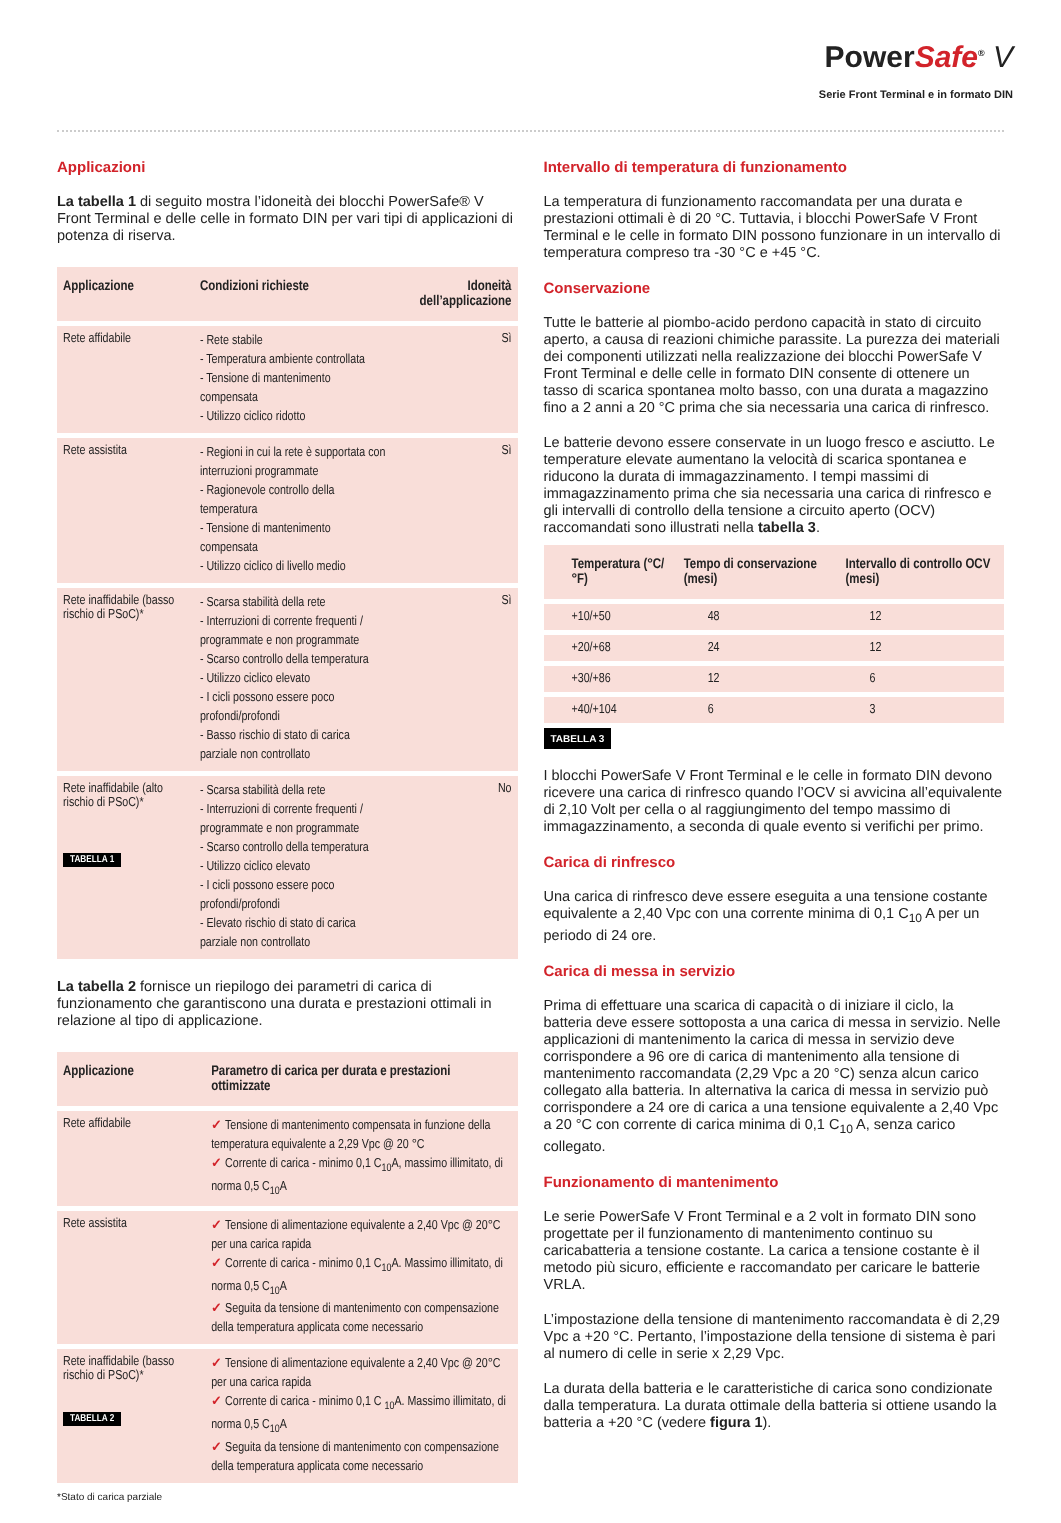PowerSafe<sup>®</sup> V
Serie Front Terminal e in formato DIN
Applicazioni
La tabella 1 di seguito mostra l’idoneità dei blocchi PowerSafe® V Front Terminal e delle celle in formato DIN per vari tipi di applicazioni di potenza di riserva.
| Applicazione | Condizioni richieste | Idoneità dell’applicazione |
| --- | --- | --- |
| Rete affidabile | - Rete stabile - Temperatura ambiente controllata - Tensione di mantenimento compensata - Utilizzo ciclico ridotto | Sì |
| Rete assistita | - Regioni in cui la rete è supportata con interruzioni programmate - Ragionevole controllo della temperatura - Tensione di mantenimento compensata - Utilizzo ciclico di livello medio | Sì |
| Rete inaffidabile (basso rischio di PSoC)* | - Scarsa stabilità della rete - Interruzioni di corrente frequenti / programmate e non programmate - Scarso controllo della temperatura - Utilizzo ciclico elevato - I cicli possono essere poco profondi/profondi - Basso rischio di stato di carica parziale non controllato | Sì |
| Rete inaffidabile (alto rischio di PSoC)* TABELLA 1 | - Scarsa stabilità della rete - Interruzioni di corrente frequenti / programmate e non programmate - Scarso controllo della temperatura - Utilizzo ciclico elevato - I cicli possono essere poco profondi/profondi - Elevato rischio di stato di carica parziale non controllato | No |
La tabella 2 fornisce un riepilogo dei parametri di carica di funzionamento che garantiscono una durata e prestazioni ottimali in relazione al tipo di applicazione.
| Applicazione | Parametro di carica per durata e prestazioni ottimizzate |
| --- | --- |
| Rete affidabile | ✓ Tensione di mantenimento compensata in funzione della temperatura equivalente a 2,29 Vpc @ 20 °C ✓ Corrente di carica - minimo 0,1 C<sub>10</sub>A, massimo illimitato, di norma 0,5 C<sub>10</sub>A |
| Rete assistita | ✓ Tensione di alimentazione equivalente a 2,40 Vpc @ 20°C per una carica rapida ✓ Corrente di carica - minimo 0,1 C<sub>10</sub>A. Massimo illimitato, di norma 0,5 C<sub>10</sub>A ✓ Seguita da tensione di mantenimento con compensazione della temperatura applicata come necessario |
| Rete inaffidabile (basso rischio di PSoC)* TABELLA 2 | ✓ Tensione di alimentazione equivalente a 2,40 Vpc @ 20°C per una carica rapida ✓ Corrente di carica - minimo 0,1 C <sub>10</sub>A. Massimo illimitato, di norma 0,5 C<sub>10</sub>A ✓ Seguita da tensione di mantenimento con compensazione della temperatura applicata come necessario |
*Stato di carica parziale
Intervallo di temperatura di funzionamento
La temperatura di funzionamento raccomandata per una durata e prestazioni ottimali è di 20 °C. Tuttavia, i blocchi PowerSafe V Front Terminal e le celle in formato DIN possono funzionare in un intervallo di temperatura compreso tra -30 °C e +45 °C.
Conservazione
Tutte le batterie al piombo-acido perdono capacità in stato di circuito aperto, a causa di reazioni chimiche parassite. La purezza dei materiali dei componenti utilizzati nella realizzazione dei blocchi PowerSafe V Front Terminal e delle celle in formato DIN consente di ottenere un tasso di scarica spontanea molto basso, con una durata a magazzino fino a 2 anni a 20 °C prima che sia necessaria una carica di rinfresco.
Le batterie devono essere conservate in un luogo fresco e asciutto. Le temperature elevate aumentano la velocità di scarica spontanea e riducono la durata di immagazzinamento. I tempi massimi di immagazzinamento prima che sia necessaria una carica di rinfresco e gli intervalli di controllo della tensione a circuito aperto (OCV) raccomandati sono illustrati nella tabella 3.
| Temperatura (°C/°F) | Tempo di conservazione (mesi) | Intervallo di controllo OCV (mesi) |
| --- | --- | --- |
| +10/+50 | 48 | 12 |
| +20/+68 | 24 | 12 |
| +30/+86 | 12 | 6 |
| +40/+104 | 6 | 3 |
TABELLA 3
I blocchi PowerSafe V Front Terminal e le celle in formato DIN devono ricevere una carica di rinfresco quando l’OCV si avvicina all’equivalente di 2,10 Volt per cella o al raggiungimento del tempo massimo di immagazzinamento, a seconda di quale evento si verifichi per primo.
Carica di rinfresco
Una carica di rinfresco deve essere eseguita a una tensione costante equivalente a 2,40 Vpc con una corrente minima di 0,1 C<sub>10</sub> A per un periodo di 24 ore.
Carica di messa in servizio
Prima di effettuare una scarica di capacità o di iniziare il ciclo, la batteria deve essere sottoposta a una carica di messa in servizio. Nelle applicazioni di mantenimento la carica di messa in servizio deve corrispondere a 96 ore di carica di mantenimento alla tensione di mantenimento raccomandata (2,29 Vpc a 20 °C) senza alcun carico collegato alla batteria. In alternativa la carica di messa in servizio può corrispondere a 24 ore di carica a una tensione equivalente a 2,40 Vpc a 20 °C con corrente di carica minima di 0,1 C<sub>10</sub> A, senza carico collegato.
Funzionamento di mantenimento
Le serie PowerSafe V Front Terminal e a 2 volt in formato DIN sono progettate per il funzionamento di mantenimento continuo su caricabatteria a tensione costante. La carica a tensione costante è il metodo più sicuro, efficiente e raccomandato per caricare le batterie VRLA.
L’impostazione della tensione di mantenimento raccomandata è di 2,29 Vpc a +20 °C. Pertanto, l’impostazione della tensione di sistema è pari al numero di celle in serie x 2,29 Vpc.
La durata della batteria e le caratteristiche di carica sono condizionate dalla temperatura. La durata ottimale della batteria si ottiene usando la batteria a +20 °C (vedere figura 1).